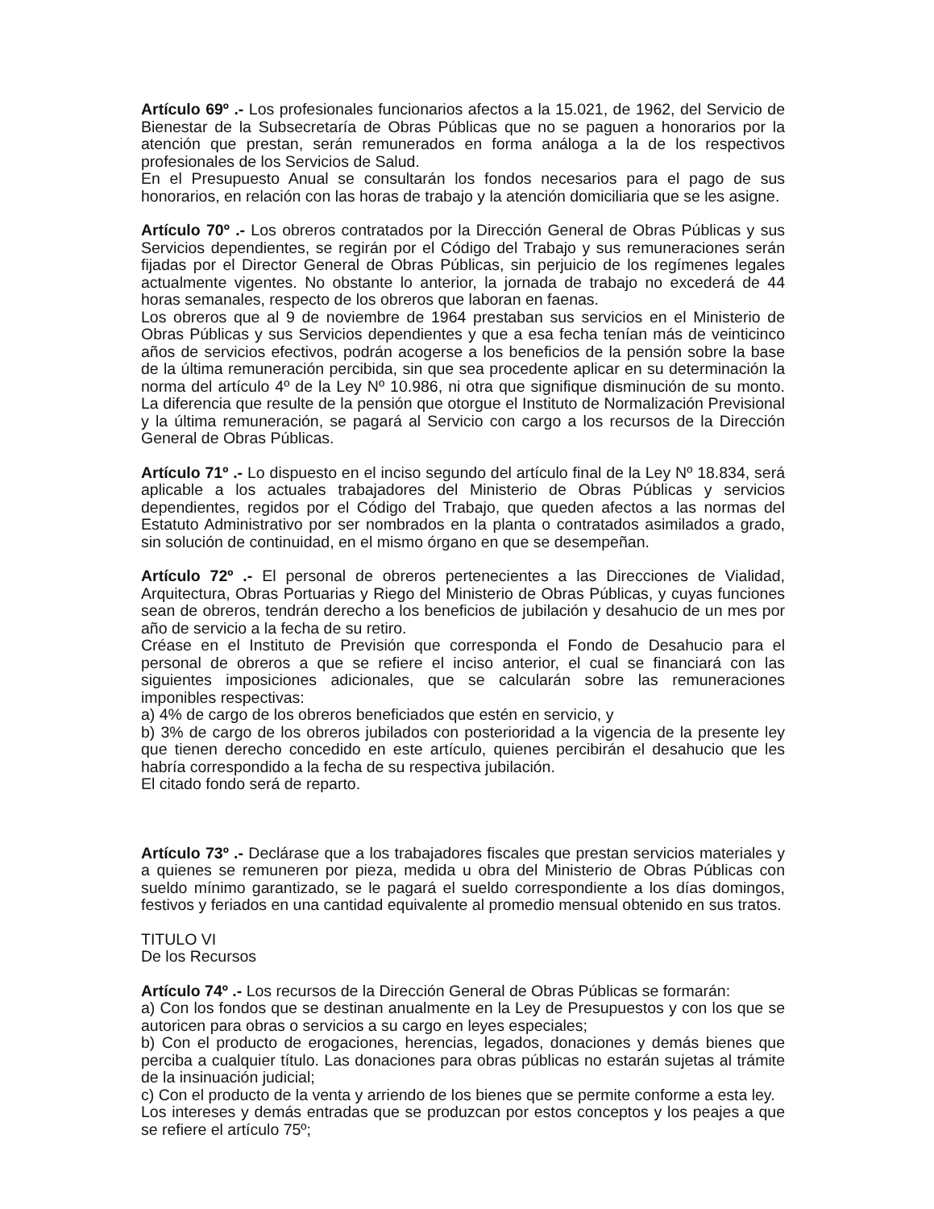Artículo 69º .- Los profesionales funcionarios afectos a la 15.021, de 1962, del Servicio de Bienestar de la Subsecretaría de Obras Públicas que no se paguen a honorarios por la atención que prestan, serán remunerados en forma análoga a la de los respectivos profesionales de los Servicios de Salud.
En el Presupuesto Anual se consultarán los fondos necesarios para el pago de sus honorarios, en relación con las horas de trabajo y la atención domiciliaria que se les asigne.
Artículo 70º .- Los obreros contratados por la Dirección General de Obras Públicas y sus Servicios dependientes, se regirán por el Código del Trabajo y sus remuneraciones serán fijadas por el Director General de Obras Públicas, sin perjuicio de los regímenes legales actualmente vigentes. No obstante lo anterior, la jornada de trabajo no excederá de 44 horas semanales, respecto de los obreros que laboran en faenas.
Los obreros que al 9 de noviembre de 1964 prestaban sus servicios en el Ministerio de Obras Públicas y sus Servicios dependientes y que a esa fecha tenían más de veinticinco años de servicios efectivos, podrán acogerse a los beneficios de la pensión sobre la base de la última remuneración percibida, sin que sea procedente aplicar en su determinación la norma del artículo 4º de la Ley Nº 10.986, ni otra que signifique disminución de su monto. La diferencia que resulte de la pensión que otorgue el Instituto de Normalización Previsional y la última remuneración, se pagará al Servicio con cargo a los recursos de la Dirección General de Obras Públicas.
Artículo 71º .- Lo dispuesto en el inciso segundo del artículo final de la Ley Nº 18.834, será aplicable a los actuales trabajadores del Ministerio de Obras Públicas y servicios dependientes, regidos por el Código del Trabajo, que queden afectos a las normas del Estatuto Administrativo por ser nombrados en la planta o contratados asimilados a grado, sin solución de continuidad, en el mismo órgano en que se desempeñan.
Artículo 72º .- El personal de obreros pertenecientes a las Direcciones de Vialidad, Arquitectura, Obras Portuarias y Riego del Ministerio de Obras Públicas, y cuyas funciones sean de obreros, tendrán derecho a los beneficios de jubilación y desahucio de un mes por año de servicio a la fecha de su retiro.
Créase en el Instituto de Previsión que corresponda el Fondo de Desahucio para el personal de obreros a que se refiere el inciso anterior, el cual se financiará con las siguientes imposiciones adicionales, que se calcularán sobre las remuneraciones imponibles respectivas:
a) 4% de cargo de los obreros beneficiados que estén en servicio, y
b) 3% de cargo de los obreros jubilados con posterioridad a la vigencia de la presente ley que tienen derecho concedido en este artículo, quienes percibirán el desahucio que les habría correspondido a la fecha de su respectiva jubilación.
El citado fondo será de reparto.
Artículo 73º .- Declárase que a los trabajadores fiscales que prestan servicios materiales y a quienes se remuneren por pieza, medida u obra del Ministerio de Obras Públicas con sueldo mínimo garantizado, se le pagará el sueldo correspondiente a los días domingos, festivos y feriados en una cantidad equivalente al promedio mensual obtenido en sus tratos.
TITULO VI
De los Recursos
Artículo 74º .- Los recursos de la Dirección General de Obras Públicas se formarán:
a) Con los fondos que se destinan anualmente en la Ley de Presupuestos y con los que se autoricen para obras o servicios a su cargo en leyes especiales;
b) Con el producto de erogaciones, herencias, legados, donaciones y demás bienes que perciba a cualquier título. Las donaciones para obras públicas no estarán sujetas al trámite de la insinuación judicial;
c) Con el producto de la venta y arriendo de los bienes que se permite conforme a esta ley.
Los intereses y demás entradas que se produzcan por estos conceptos y los peajes a que se refiere el artículo 75º;